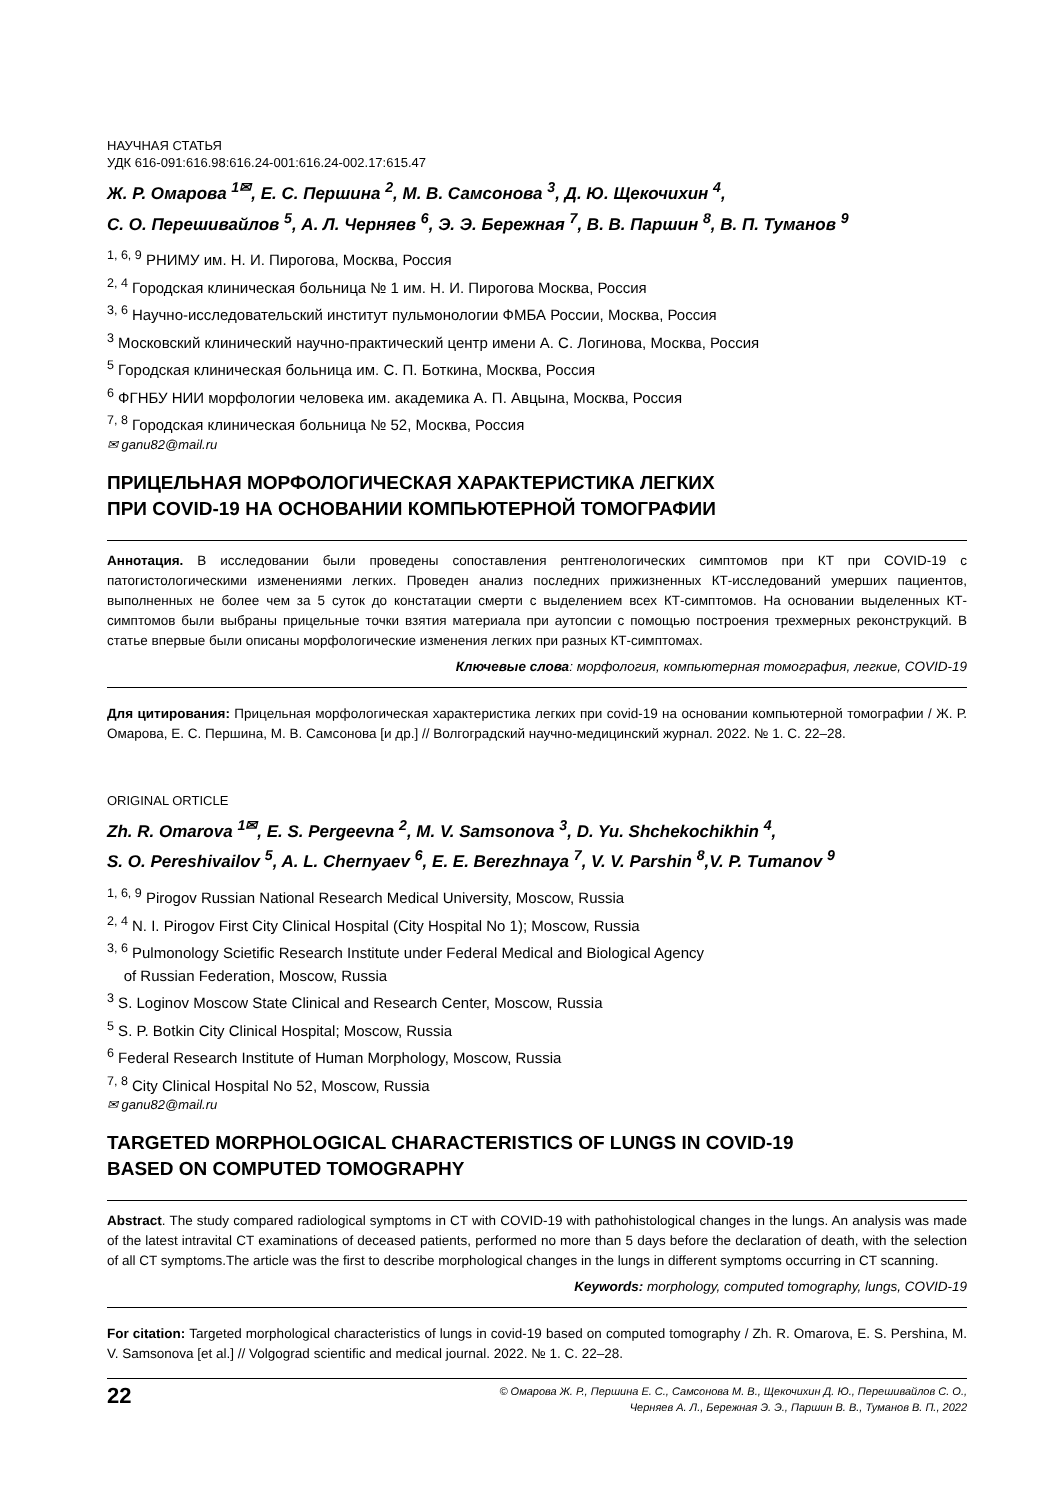НАУЧНАЯ СТАТЬЯ
УДК 616-091:616.98:616.24-001:616.24-002.17:615.47
Ж. Р. Омарова <sup>1✉</sup>, Е. С. Першина <sup>2</sup>, М. В. Самсонова <sup>3</sup>, Д. Ю. Щекочихин <sup>4</sup>,
С. О. Перешивайлов <sup>5</sup>, А. Л. Черняев <sup>6</sup>, Э. Э. Бережная <sup>7</sup>, В. В. Паршин <sup>8</sup>, В. П. Туманов <sup>9</sup>
<sup>1, 6, 9</sup> РНИМУ им. Н. И. Пирогова, Москва, Россия
<sup>2, 4</sup> Городская клиническая больница № 1 им. Н. И. Пирогова Москва, Россия
<sup>3, 6</sup> Научно-исследовательский институт пульмонологии ФМБА России, Москва, Россия
<sup>3</sup> Московский клинический научно-практический центр имени А. С. Логинова, Москва, Россия
<sup>5</sup> Городская клиническая больница им. С. П. Боткина, Москва, Россия
<sup>6</sup> ФГНБУ НИИ морфологии человека им. академика А. П. Авцына, Москва, Россия
<sup>7, 8</sup> Городская клиническая больница № 52, Москва, Россия
✉ ganu82@mail.ru
ПРИЦЕЛЬНАЯ МОРФОЛОГИЧЕСКАЯ ХАРАКТЕРИСТИКА ЛЕГКИХ
ПРИ COVID-19 НА ОСНОВАНИИ КОМПЬЮТЕРНОЙ ТОМОГРАФИИ
Аннотация. В исследовании были проведены сопоставления рентгенологических симптомов при КТ при COVID-19 с патогистологическими изменениями легких. Проведен анализ последних прижизненных КТ-исследований умерших пациентов, выполненных не более чем за 5 суток до констатации смерти с выделением всех КТ-симптомов. На основании выделенных КТ-симптомов были выбраны прицельные точки взятия материала при аутопсии с помощью построения трехмерных реконструкций. В статье впервые были описаны морфологические изменения легких при разных КТ-симптомах.
Ключевые слова: морфология, компьютерная томография, легкие, COVID-19
Для цитирования: Прицельная морфологическая характеристика легких при covid-19 на основании компьютерной томографии / Ж. Р. Омарова, Е. С. Першина, М. В. Самсонова [и др.] // Волгоградский научно-медицинский журнал. 2022. № 1. С. 22–28.
ORIGINAL ORTICLE
Zh. R. Omarova <sup>1✉</sup>, E. S. Pergeevna <sup>2</sup>, M. V. Samsonova <sup>3</sup>, D. Yu. Shchekochikhin <sup>4</sup>,
S. O. Pereshivailov <sup>5</sup>, A. L. Chernyaev <sup>6</sup>, E. E. Berezhnaya <sup>7</sup>, V. V. Parshin <sup>8</sup>,V. P. Tumanov <sup>9</sup>
<sup>1, 6, 9</sup> Pirogov Russian National Research Medical University, Moscow, Russia
<sup>2, 4</sup> N. I. Pirogov First City Clinical Hospital (City Hospital No 1); Moscow, Russia
<sup>3, 6</sup> Pulmonology Scietific Research Institute under Federal Medical and Biological Agency
of Russian Federation, Moscow, Russia
<sup>3</sup> S. Loginov Moscow State Clinical and Research Center, Moscow, Russia
<sup>5</sup> S. P. Botkin City Clinical Hospital; Moscow, Russia
<sup>6</sup> Federal Research Institute of Human Morphology, Moscow, Russia
<sup>7, 8</sup> City Clinical Hospital No 52, Moscow, Russia
✉ ganu82@mail.ru
TARGETED MORPHOLOGICAL CHARACTERISTICS OF LUNGS IN COVID-19
BASED ON COMPUTED TOMOGRAPHY
Abstract. The study compared radiological symptoms in CT with COVID-19 with pathohistological changes in the lungs. An analysis was made of the latest intravital CT examinations of deceased patients, performed no more than 5 days before the declaration of death, with the selection of all CT symptoms.The article was the first to describe morphological changes in the lungs in different symptoms occurring in CT scanning.
Keywords: morphology, computed tomography, lungs, COVID-19
For citation: Targeted morphological characteristics of lungs in covid-19 based on computed tomography / Zh. R. Omarova, E. S. Pershina, M. V. Samsonova [et al.] // Volgograd scientific and medical journal. 2022. № 1. С. 22–28.
22
© Омарова Ж. Р., Першина Е. С., Самсонова М. В., Щекочихин Д. Ю., Перешивайлов С. О.,
Черняев А. Л., Бережная Э. Э., Паршин В. В., Туманов В. П., 2022